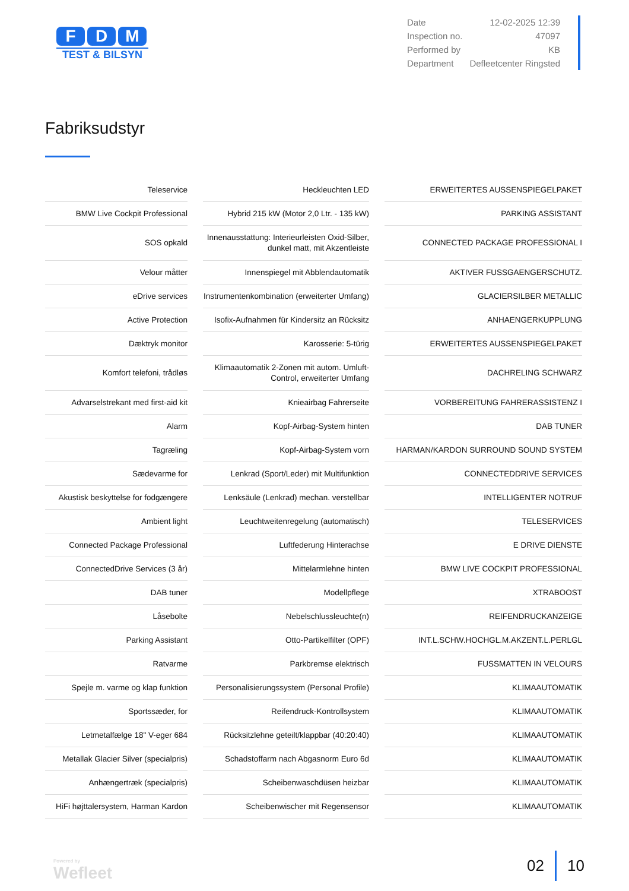F D M
TEST & BILSYN
| Date | 12-02-2025 12:39 |
| Inspection no. | 47097 |
| Performed by | KB |
| Department | Defleetcenter Ringsted |
Fabriksudstyr
| Teleservice |
| BMW Live Cockpit Professional |
| SOS opkald |
| Velour måtter |
| eDrive services |
| Active Protection |
| Dæktryk monitor |
| Komfort telefoni, trådløs |
| Advarselstrekant med first-aid kit |
| Alarm |
| Tagræling |
| Sædevarme for |
| Akustisk beskyttelse for fodgængere |
| Ambient light |
| Connected Package Professional |
| ConnectedDrive Services (3 år) |
| DAB tuner |
| Låsebolte |
| Parking Assistant |
| Ratvarme |
| Spejle m. varme og klap funktion |
| Sportssæder, for |
| Letmetalfælge 18" V-eger 684 |
| Metallak Glacier Silver (specialpris) |
| Anhængertræk (specialpris) |
| HiFi højttalersystem, Harman Kardon |
| Heckleuchten LED |
| Hybrid 215 kW (Motor 2,0 Ltr. - 135 kW) |
| Innenausstattung: Interieurleisten Oxid-Silber, dunkel matt, mit Akzentleiste |
| Innenspiegel mit Abblendautomatik |
| Instrumentenkombination (erweiterter Umfang) |
| Isofix-Aufnahmen für Kindersitz an Rücksitz |
| Karosserie: 5-türig |
| Klimaautomatik 2-Zonen mit autom. Umluft-Control, erweiterter Umfang |
| Knieairbag Fahrerseite |
| Kopf-Airbag-System hinten |
| Kopf-Airbag-System vorn |
| Lenkrad (Sport/Leder) mit Multifunktion |
| Lenksäule (Lenkrad) mechan. verstellbar |
| Leuchtweitenregelung (automatisch) |
| Luftfederung Hinterachse |
| Mittelarmlehne hinten |
| Modellpflege |
| Nebelschlussleuchte(n) |
| Otto-Partikelfilter (OPF) |
| Parkbremse elektrisch |
| Personalisierungssystem (Personal Profile) |
| Reifendruck-Kontrollsystem |
| Rücksitzlehne geteilt/klappbar (40:20:40) |
| Schadstoffarm nach Abgasnorm Euro 6d |
| Scheibenwaschdüsen heizbar |
| Scheibenwischer mit Regensensor |
| ERWEITERTES AUSSENSPIEGELPAKET |
| PARKING ASSISTANT |
| CONNECTED PACKAGE PROFESSIONAL I |
| AKTIVER FUSSGAENGERSCHUTZ. |
| GLACIERSILBER METALLIC |
| ANHAENGERKUPPLUNG |
| ERWEITERTES AUSSENSPIEGELPAKET |
| DACHRELING SCHWARZ |
| VORBEREITUNG FAHRERASSISTENZ I |
| DAB TUNER |
| HARMAN/KARDON SURROUND SOUND SYSTEM |
| CONNECTEDDRIVE SERVICES |
| INTELLIGENTER NOTRUF |
| TELESERVICES |
| E DRIVE DIENSTE |
| BMW LIVE COCKPIT PROFESSIONAL |
| XTRABOOST |
| REIFENDRUCKANZEIGE |
| INT.L.SCHW.HOCHGL.M.AKZENT.L.PERLGL |
| FUSSMATTEN IN VELOURS |
| KLIMAAUTOMATIK |
| KLIMAAUTOMATIK |
| KLIMAAUTOMATIK |
| KLIMAAUTOMATIK |
| KLIMAAUTOMATIK |
| KLIMAAUTOMATIK |
Powered by
Wefleet
02 10